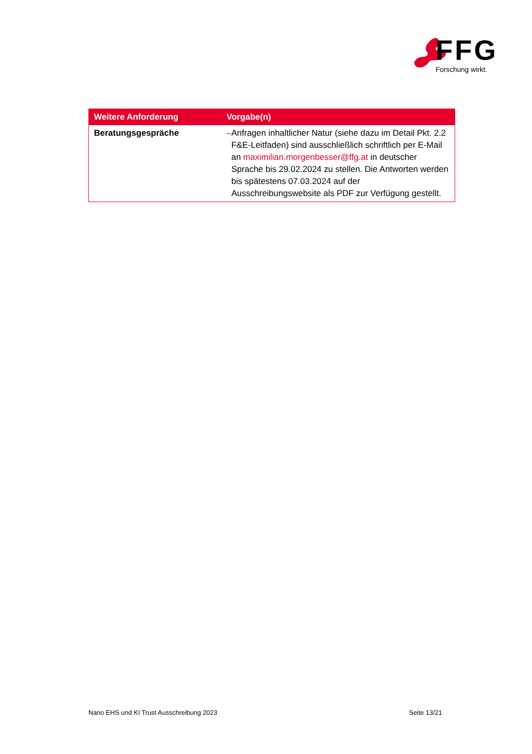FFG
Forschung wirkt.
| Weitere Anforderung | Vorgabe(n) |
| --- | --- |
| Beratungsgespräche | – Anfragen inhaltlicher Natur (siehe dazu im Detail Pkt. 2.2 F&E-Leitfaden) sind ausschließlich schriftlich per E-Mail an maximilian.morgenbesser@ffg.at in deutscher Sprache bis 29.02.2024 zu stellen. Die Antworten werden bis spätestens 07.03.2024 auf der Ausschreibungswebsite als PDF zur Verfügung gestellt. |
Nano EHS und KI Trust Ausschreibung 2023 Seite 13/21